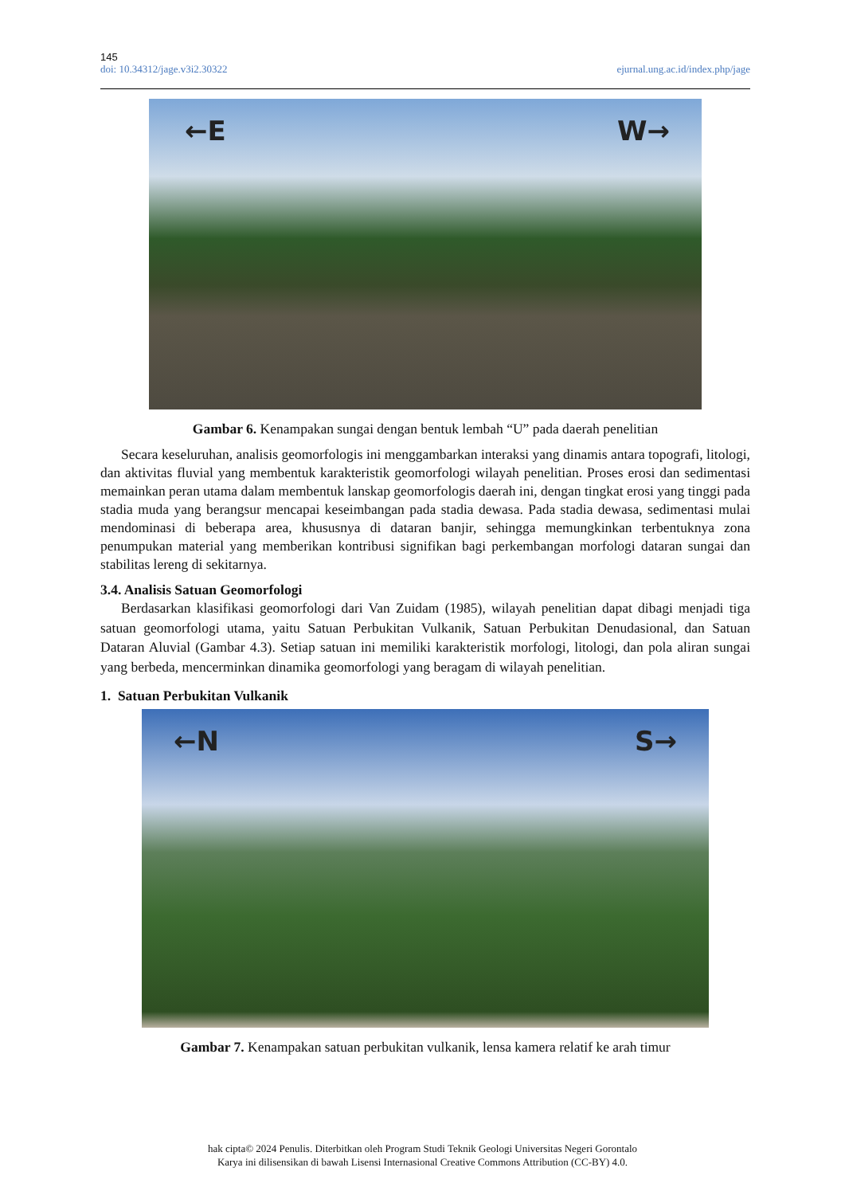145
doi: 10.34312/jage.v3i2.30322 ejurnal.ung.ac.id/index.php/jage
←E W→
Gambar 6. Kenampakan sungai dengan bentuk lembah “U” pada daerah penelitian
Secara keseluruhan, analisis geomorfologis ini menggambarkan interaksi yang dinamis antara topografi, litologi, dan aktivitas fluvial yang membentuk karakteristik geomorfologi wilayah penelitian. Proses erosi dan sedimentasi memainkan peran utama dalam membentuk lanskap geomorfologis daerah ini, dengan tingkat erosi yang tinggi pada stadia muda yang berangsur mencapai keseimbangan pada stadia dewasa. Pada stadia dewasa, sedimentasi mulai mendominasi di beberapa area, khususnya di dataran banjir, sehingga memungkinkan terbentuknya zona penumpukan material yang memberikan kontribusi signifikan bagi perkembangan morfologi dataran sungai dan stabilitas lereng di sekitarnya.
3.4. Analisis Satuan Geomorfologi
Berdasarkan klasifikasi geomorfologi dari Van Zuidam (1985), wilayah penelitian dapat dibagi menjadi tiga satuan geomorfologi utama, yaitu Satuan Perbukitan Vulkanik, Satuan Perbukitan Denudasional, dan Satuan Dataran Aluvial (Gambar 4.3). Setiap satuan ini memiliki karakteristik morfologi, litologi, dan pola aliran sungai yang berbeda, mencerminkan dinamika geomorfologi yang beragam di wilayah penelitian.
1. Satuan Perbukitan Vulkanik
←N S→
Gambar 7. Kenampakan satuan perbukitan vulkanik, lensa kamera relatif ke arah timur
hak cipta© 2024 Penulis. Diterbitkan oleh Program Studi Teknik Geologi Universitas Negeri Gorontalo
Karya ini dilisensikan di bawah Lisensi Internasional Creative Commons Attribution (CC-BY) 4.0.